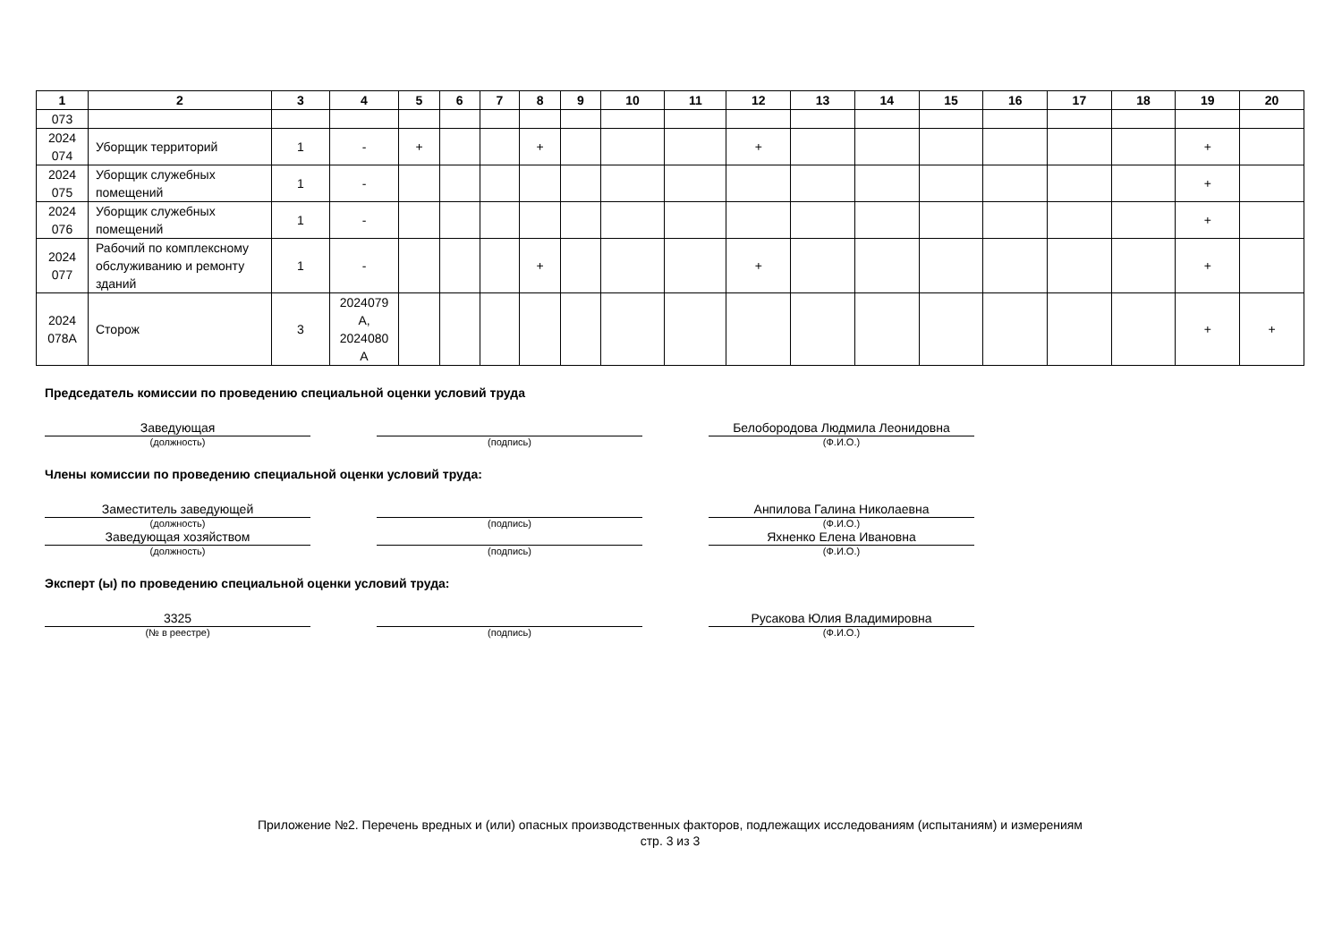| 1 | 2 | 3 | 4 | 5 | 6 | 7 | 8 | 9 | 10 | 11 | 12 | 13 | 14 | 15 | 16 | 17 | 18 | 19 | 20 |
| --- | --- | --- | --- | --- | --- | --- | --- | --- | --- | --- | --- | --- | --- | --- | --- | --- | --- | --- | --- |
| 073 | | | | | | | | | | | | | | | | | | | |
| 2024 074 | Уборщик территорий | 1 | - | + | | | + | | | | + | | | | | | | + | |
| 2024 075 | Уборщик служебных помещений | 1 | - | | | | | | | | | | | | | | | + | |
| 2024 076 | Уборщик служебных помещений | 1 | - | | | | | | | | | | | | | | | + | |
| 2024 077 | Рабочий по комплексному обслуживанию и ремонту зданий | 1 | - | | | | + | | | | + | | | | | | | + | |
| 2024 078А | Сторож | 3 | 2024079 А, 2024080 А | | | | | | | | | | | | | | | + | + |
Председатель комиссии по проведению специальной оценки условий труда
Заведующая
(должность)
(подпись)
Белобородова Людмила Леонидовна
(Ф.И.О.)
Члены комиссии по проведению специальной оценки условий труда:
Заместитель заведующей
(должность)
(подпись)
Анпилова Галина Николаевна
(Ф.И.О.)
Заведующая хозяйством
(должность)
(подпись)
Яхненко Елена Ивановна
(Ф.И.О.)
Эксперт (ы) по проведению специальной оценки условий труда:
3325
(№ в реестре)
(подпись)
Русакова Юлия Владимировна
(Ф.И.О.)
Приложение №2. Перечень вредных и (или) опасных производственных факторов, подлежащих исследованиям (испытаниям) и измерениям
стр. 3 из 3